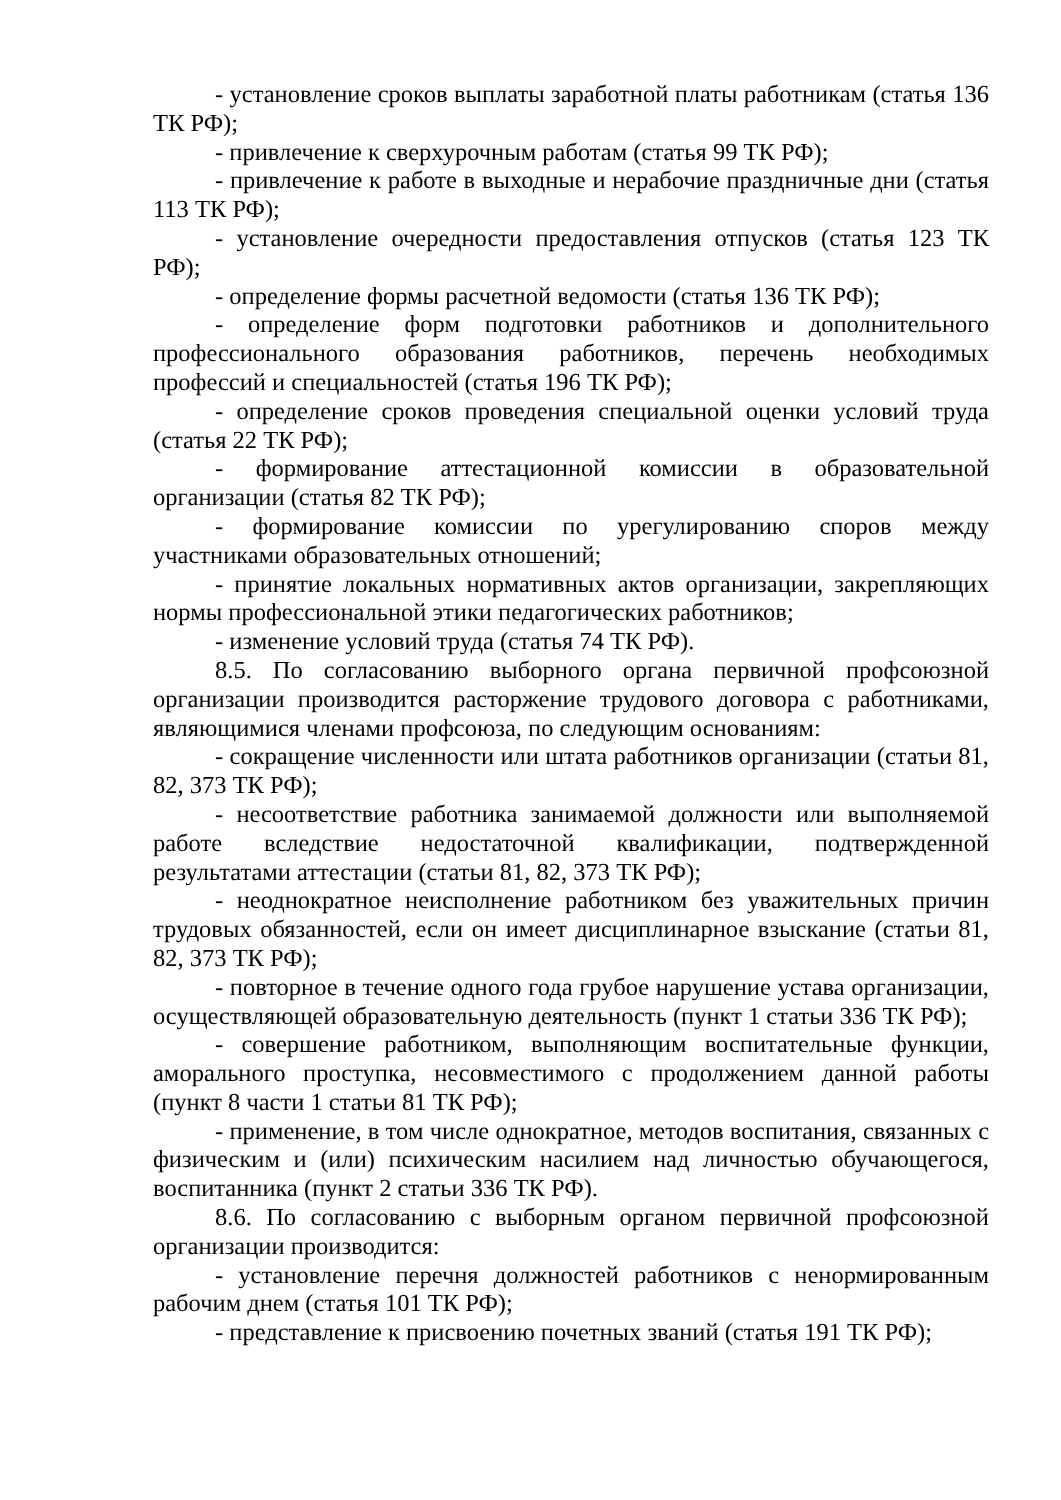- установление сроков выплаты заработной платы работникам (статья 136 ТК РФ);
- привлечение к сверхурочным работам (статья 99 ТК РФ);
- привлечение к работе в выходные и нерабочие праздничные дни (статья 113 ТК РФ);
- установление очередности предоставления отпусков (статья 123 ТК РФ);
- определение формы расчетной ведомости (статья 136 ТК РФ);
- определение форм подготовки работников и дополнительного профессионального образования работников, перечень необходимых профессий и специальностей (статья 196 ТК РФ);
- определение сроков проведения специальной оценки условий труда (статья 22 ТК РФ);
- формирование аттестационной комиссии в образовательной организации (статья 82 ТК РФ);
- формирование комиссии по урегулированию споров между участниками образовательных отношений;
- принятие локальных нормативных актов организации, закрепляющих нормы профессиональной этики педагогических работников;
- изменение условий труда (статья 74 ТК РФ).
8.5. По согласованию выборного органа первичной профсоюзной организации производится расторжение трудового договора с работниками, являющимися членами профсоюза, по следующим основаниям:
- сокращение численности или штата работников организации (статьи 81, 82, 373 ТК РФ);
- несоответствие работника занимаемой должности или выполняемой работе вследствие недостаточной квалификации, подтвержденной результатами аттестации (статьи 81, 82, 373 ТК РФ);
- неоднократное неисполнение работником без уважительных причин трудовых обязанностей, если он имеет дисциплинарное взыскание (статьи 81, 82, 373 ТК РФ);
- повторное в течение одного года грубое нарушение устава организации, осуществляющей образовательную деятельность (пункт 1 статьи 336 ТК РФ);
- совершение работником, выполняющим воспитательные функции, аморального проступка, несовместимого с продолжением данной работы (пункт 8 части 1 статьи 81 ТК РФ);
- применение, в том числе однократное, методов воспитания, связанных с физическим и (или) психическим насилием над личностью обучающегося, воспитанника (пункт 2 статьи 336 ТК РФ).
8.6. По согласованию с выборным органом первичной профсоюзной организации производится:
- установление перечня должностей работников с ненормированным рабочим днем (статья 101 ТК РФ);
- представление к присвоению почетных званий (статья 191 ТК РФ);